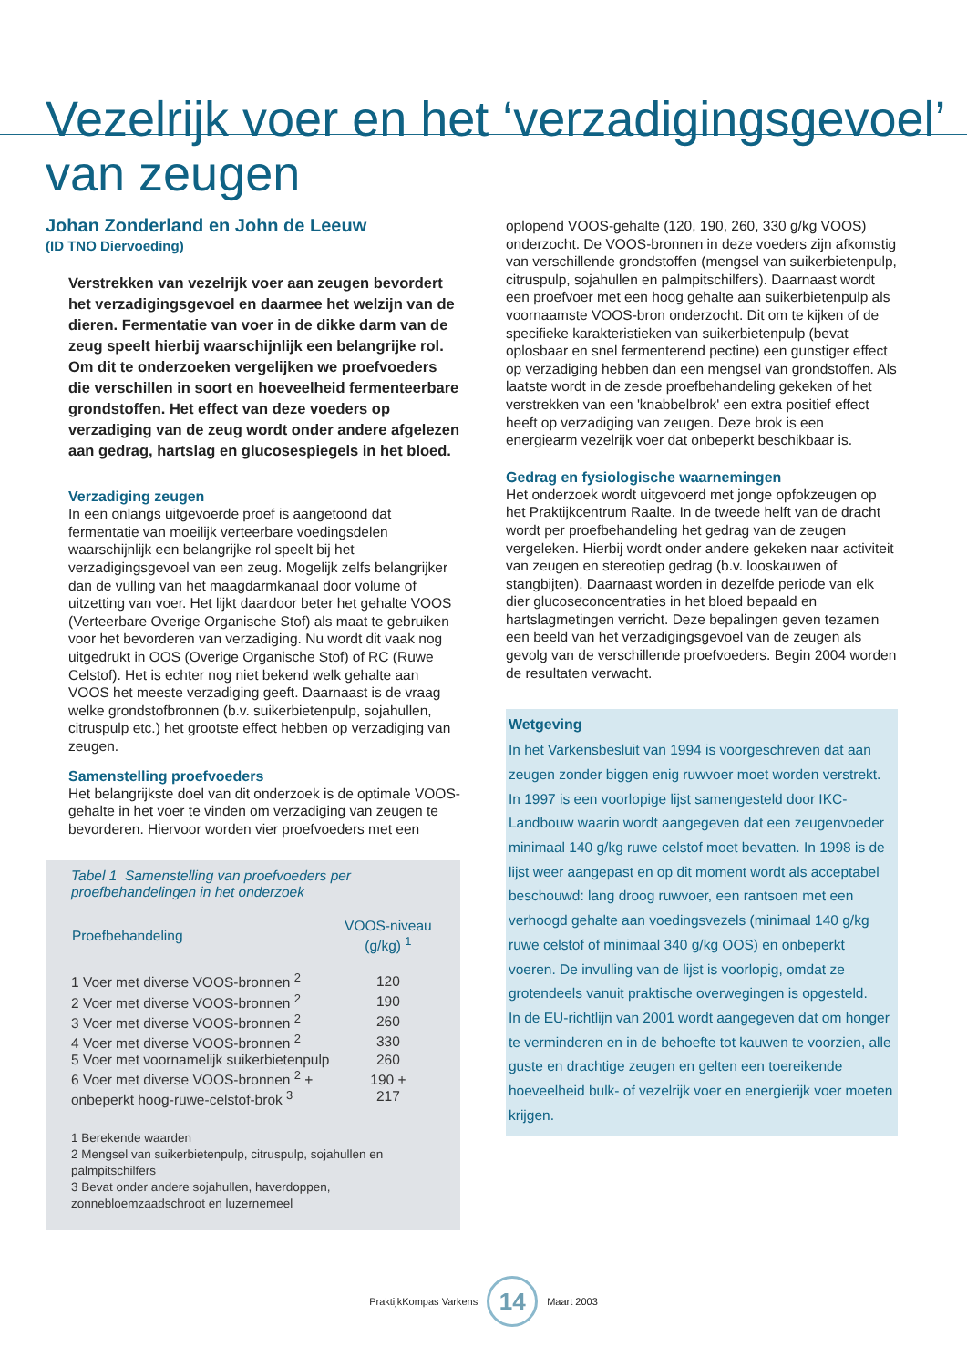Vezelrijk voer en het ‘verzadigingsgevoel’
van zeugen
Johan Zonderland en John de Leeuw
(ID TNO Diervoeding)
Verstrekken van vezelrijk voer aan zeugen bevordert het verzadigingsgevoel en daarmee het welzijn van de dieren. Fermentatie van voer in de dikke darm van de zeug speelt hierbij waarschijnlijk een belangrijke rol. Om dit te onderzoeken vergelijken we proefvoeders die verschillen in soort en hoeveelheid fermenteerbare grondstoffen. Het effect van deze voeders op verzadiging van de zeug wordt onder andere afgelezen aan gedrag, hartslag en glucosespiegels in het bloed.
Verzadiging zeugen
In een onlangs uitgevoerde proef is aangetoond dat fermentatie van moeilijk verteerbare voedingsdelen waarschijnlijk een belangrijke rol speelt bij het verzadigingsgevoel van een zeug. Mogelijk zelfs belangrijker dan de vulling van het maagdarmkanaal door volume of uitzetting van voer. Het lijkt daardoor beter het gehalte VOOS (Verteerbare Overige Organische Stof) als maat te gebruiken voor het bevorderen van verzadiging. Nu wordt dit vaak nog uitgedrukt in OOS (Overige Organische Stof) of RC (Ruwe Celstof). Het is echter nog niet bekend welk gehalte aan VOOS het meeste verzadiging geeft. Daarnaast is de vraag welke grondstofbronnen (b.v. suikerbietenpulp, sojahullen, citruspulp etc.) het grootste effect hebben op verzadiging van zeugen.
Samenstelling proefvoeders
Het belangrijkste doel van dit onderzoek is de optimale VOOS-gehalte in het voer te vinden om verzadiging van zeugen te bevorderen. Hiervoor worden vier proefvoeders met een
Tabel 1 Samenstelling van proefvoeders per proefbehandelingen in het onderzoek
| Proefbehandeling | VOOS-niveau (g/kg) <sup>1</sup> |
| --- | --- |
| 1 Voer met diverse VOOS-bronnen <sup>2</sup> | 120 |
| 2 Voer met diverse VOOS-bronnen <sup>2</sup> | 190 |
| 3 Voer met diverse VOOS-bronnen <sup>2</sup> | 260 |
| 4 Voer met diverse VOOS-bronnen <sup>2</sup> | 330 |
| 5 Voer met voornamelijk suikerbietenpulp | 260 |
| 6 Voer met diverse VOOS-bronnen <sup>2</sup> + onbeperkt hoog-ruwe-celstof-brok <sup>3</sup> | 190 + 217 |
1 Berekende waarden
2 Mengsel van suikerbietenpulp, citruspulp, sojahullen en palmpitschilfers
3 Bevat onder andere sojahullen, haverdoppen, zonnebloemzaadschroot en luzernemeel
oplopend VOOS-gehalte (120, 190, 260, 330 g/kg VOOS) onderzocht. De VOOS-bronnen in deze voeders zijn afkomstig van verschillende grondstoffen (mengsel van suikerbietenpulp, citruspulp, sojahullen en palmpitschilfers). Daarnaast wordt een proefvoer met een hoog gehalte aan suikerbietenpulp als voornaamste VOOS-bron onderzocht. Dit om te kijken of de specifieke karakteristieken van suikerbietenpulp (bevat oplosbaar en snel fermenterend pectine) een gunstiger effect op verzadiging hebben dan een mengsel van grondstoffen. Als laatste wordt in de zesde proefbehandeling gekeken of het verstrekken van een 'knabbelbrok' een extra positief effect heeft op verzadiging van zeugen. Deze brok is een energiearm vezelrijk voer dat onbeperkt beschikbaar is.
Gedrag en fysiologische waarnemingen
Het onderzoek wordt uitgevoerd met jonge opfokzeugen op het Praktijkcentrum Raalte. In de tweede helft van de dracht wordt per proefbehandeling het gedrag van de zeugen vergeleken. Hierbij wordt onder andere gekeken naar activiteit van zeugen en stereotiep gedrag (b.v. looskauwen of stangbijten). Daarnaast worden in dezelfde periode van elk dier glucoseconcentraties in het bloed bepaald en hartslagmetingen verricht. Deze bepalingen geven tezamen een beeld van het verzadigingsgevoel van de zeugen als gevolg van de verschillende proefvoeders. Begin 2004 worden de resultaten verwacht.
Wetgeving
In het Varkensbesluit van 1994 is voorgeschreven dat aan zeugen zonder biggen enig ruwvoer moet worden verstrekt. In 1997 is een voorlopige lijst samengesteld door IKC-Landbouw waarin wordt aangegeven dat een zeugenvoeder minimaal 140 g/kg ruwe celstof moet bevatten. In 1998 is de lijst weer aangepast en op dit moment wordt als acceptabel beschouwd: lang droog ruwvoer, een rantsoen met een verhoogd gehalte aan voedingsvezels (minimaal 140 g/kg ruwe celstof of minimaal 340 g/kg OOS) en onbeperkt voeren. De invulling van de lijst is voorlopig, omdat ze grotendeels vanuit praktische overwegingen is opgesteld.
In de EU-richtlijn van 2001 wordt aangegeven dat om honger te verminderen en in de behoefte tot kauwen te voorzien, alle guste en drachtige zeugen en gelten een toereikende hoeveelheid bulk- of vezelrijk voer en energierijk voer moeten krijgen.
PraktijkKompas Varkens
14
Maart 2003